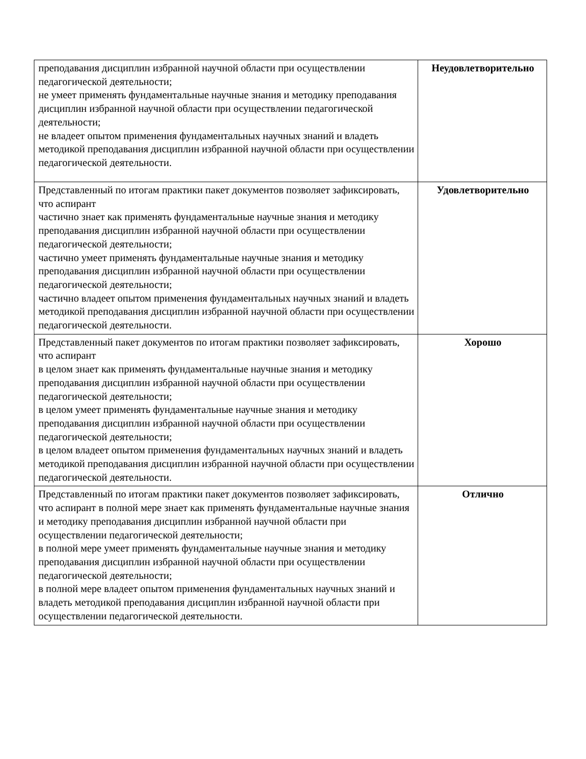| преподавания дисциплин избранной научной области при осуществлении педагогической деятельности; не умеет применять фундаментальные научные знания и методику преподавания дисциплин избранной научной области при осуществлении педагогической деятельности; не владеет опытом применения фундаментальных научных знаний и владеть методикой преподавания дисциплин избранной научной области при осуществлении педагогической деятельности. | Неудовлетворительно |
| Представленный по итогам практики пакет документов позволяет зафиксировать, что аспирант частично знает как применять фундаментальные научные знания и методику преподавания дисциплин избранной научной области при осуществлении педагогической деятельности; частично умеет применять фундаментальные научные знания и методику преподавания дисциплин избранной научной области при осуществлении педагогической деятельности; частично владеет опытом применения фундаментальных научных знаний и владеть методикой преподавания дисциплин избранной научной области при осуществлении педагогической деятельности. | Удовлетворительно |
| Представленный пакет документов по итогам практики позволяет зафиксировать, что аспирант в целом знает как применять фундаментальные научные знания и методику преподавания дисциплин избранной научной области при осуществлении педагогической деятельности; в целом умеет применять фундаментальные научные знания и методику преподавания дисциплин избранной научной области при осуществлении педагогической деятельности; в целом владеет опытом применения фундаментальных научных знаний и владеть методикой преподавания дисциплин избранной научной области при осуществлении педагогической деятельности. | Хорошо |
| Представленный по итогам практики пакет документов позволяет зафиксировать, что аспирант в полной мере знает как применять фундаментальные научные знания и методику преподавания дисциплин избранной научной области при осуществлении педагогической деятельности; в полной мере умеет применять фундаментальные научные знания и методику преподавания дисциплин избранной научной области при осуществлении педагогической деятельности; в полной мере владеет опытом применения фундаментальных научных знаний и владеть методикой преподавания дисциплин избранной научной области при осуществлении педагогической деятельности. | Отлично |